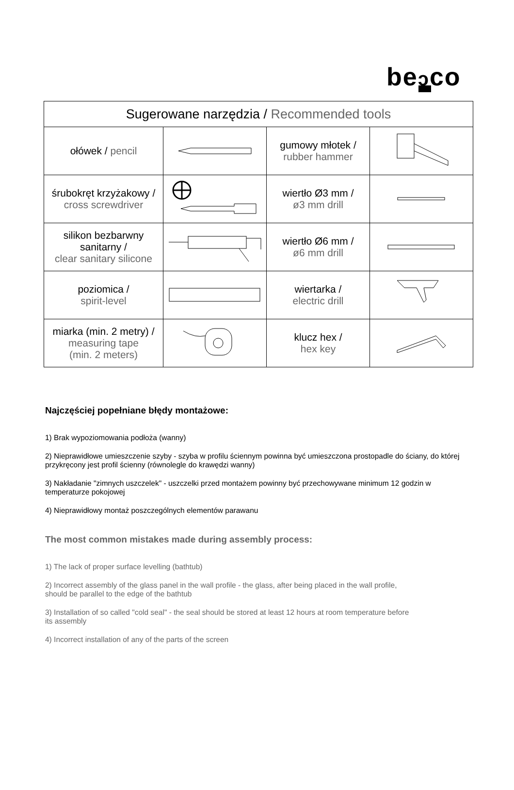beↄco
| Sugerowane narzędzia / Recommended tools | | | |
| --- | --- | --- | --- |
| ołówek / pencil | | gumowy młotek / rubber hammer | |
| śrubokręt krzyżakowy / cross screwdriver | | wiertło Ø3 mm / ø3 mm drill | |
| silikon bezbarwny sanitarny / clear sanitary silicone | | wiertło Ø6 mm / ø6 mm drill | |
| poziomica / spirit-level | | wiertarka / electric drill | |
| miarka (min. 2 metry) / measuring tape (min. 2 meters) | | klucz hex / hex key | |
Najczęściej popełniane błędy montażowe:
1) Brak wypoziomowania podłoża (wanny)
2) Nieprawidłowe umieszczenie szyby - szyba w profilu ściennym powinna być umieszczona prostopadle do ściany, do której przykręcony jest profil ścienny (równolegle do krawędzi wanny)
3) Nakładanie "zimnych uszczelek" - uszczelki przed montażem powinny być przechowywane minimum 12 godzin w temperaturze pokojowej
4) Nieprawidłowy montaż poszczególnych elementów parawanu
The most common mistakes made during assembly process:
1) The lack of proper surface levelling (bathtub)
2) Incorrect assembly of the glass panel in the wall profile - the glass, after being placed in the wall profile,
should be parallel to the edge of the bathtub
3) Installation of so called "cold seal" - the seal should be stored at least 12 hours at room temperature before
its assembly
4) Incorrect installation of any of the parts of the screen